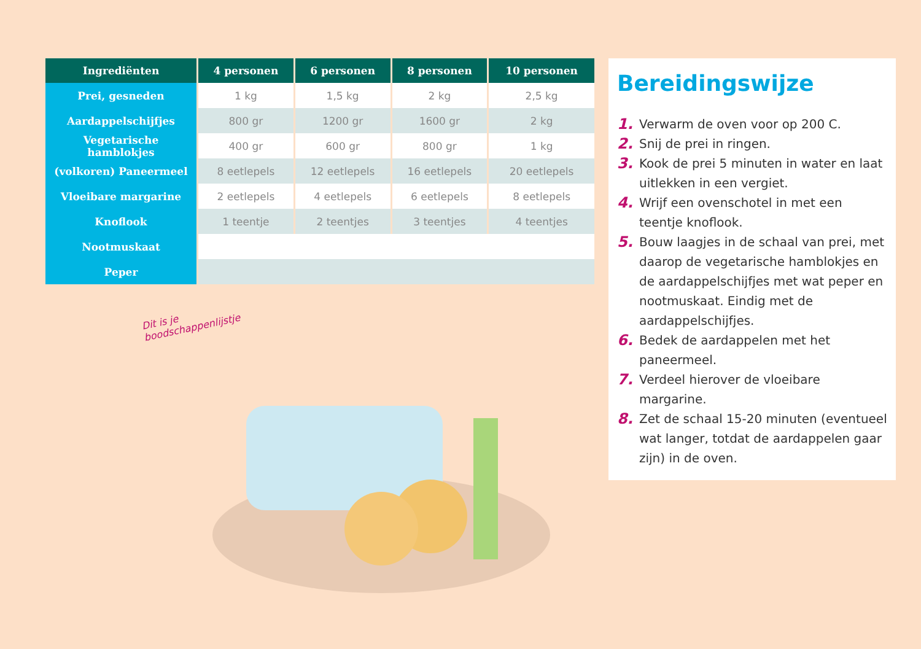| Ingrediënten | 4 personen | 6 personen | 8 personen | 10 personen |
| --- | --- | --- | --- | --- |
| Prei, gesneden | 1 kg | 1,5 kg | 2 kg | 2,5 kg |
| Aardappelschijfjes | 800 gr | 1200 gr | 1600 gr | 2 kg |
| Vegetarische hamblokjes | 400 gr | 600 gr | 800 gr | 1 kg |
| (volkoren) Paneermeel | 8 eetlepels | 12 eetlepels | 16 eetlepels | 20 eetlepels |
| Vloeibare margarine | 2 eetlepels | 4 eetlepels | 6 eetlepels | 8 eetlepels |
| Knoflook | 1 teentje | 2 teentjes | 3 teentjes | 4 teentjes |
| Nootmuskaat | | | | |
| Peper | | | | |
Dit is je boodschappenlijstje
Bereidingswijze
1. Verwarm de oven voor op 200 C.
2. Snij de prei in ringen.
3. Kook de prei 5 minuten in water en laat uitlekken in een vergiet.
4. Wrijf een ovenschotel in met een teentje knoflook.
5. Bouw laagjes in de schaal van prei, met daarop de vegetarische hamblokjes en de aardappelschijfjes met wat peper en nootmuskaat. Eindig met de aardappelschijfjes.
6. Bedek de aardappelen met het paneermeel.
7. Verdeel hierover de vloeibare margarine.
8. Zet de schaal 15-20 minuten (eventueel wat langer, totdat de aardappelen gaar zijn) in de oven.